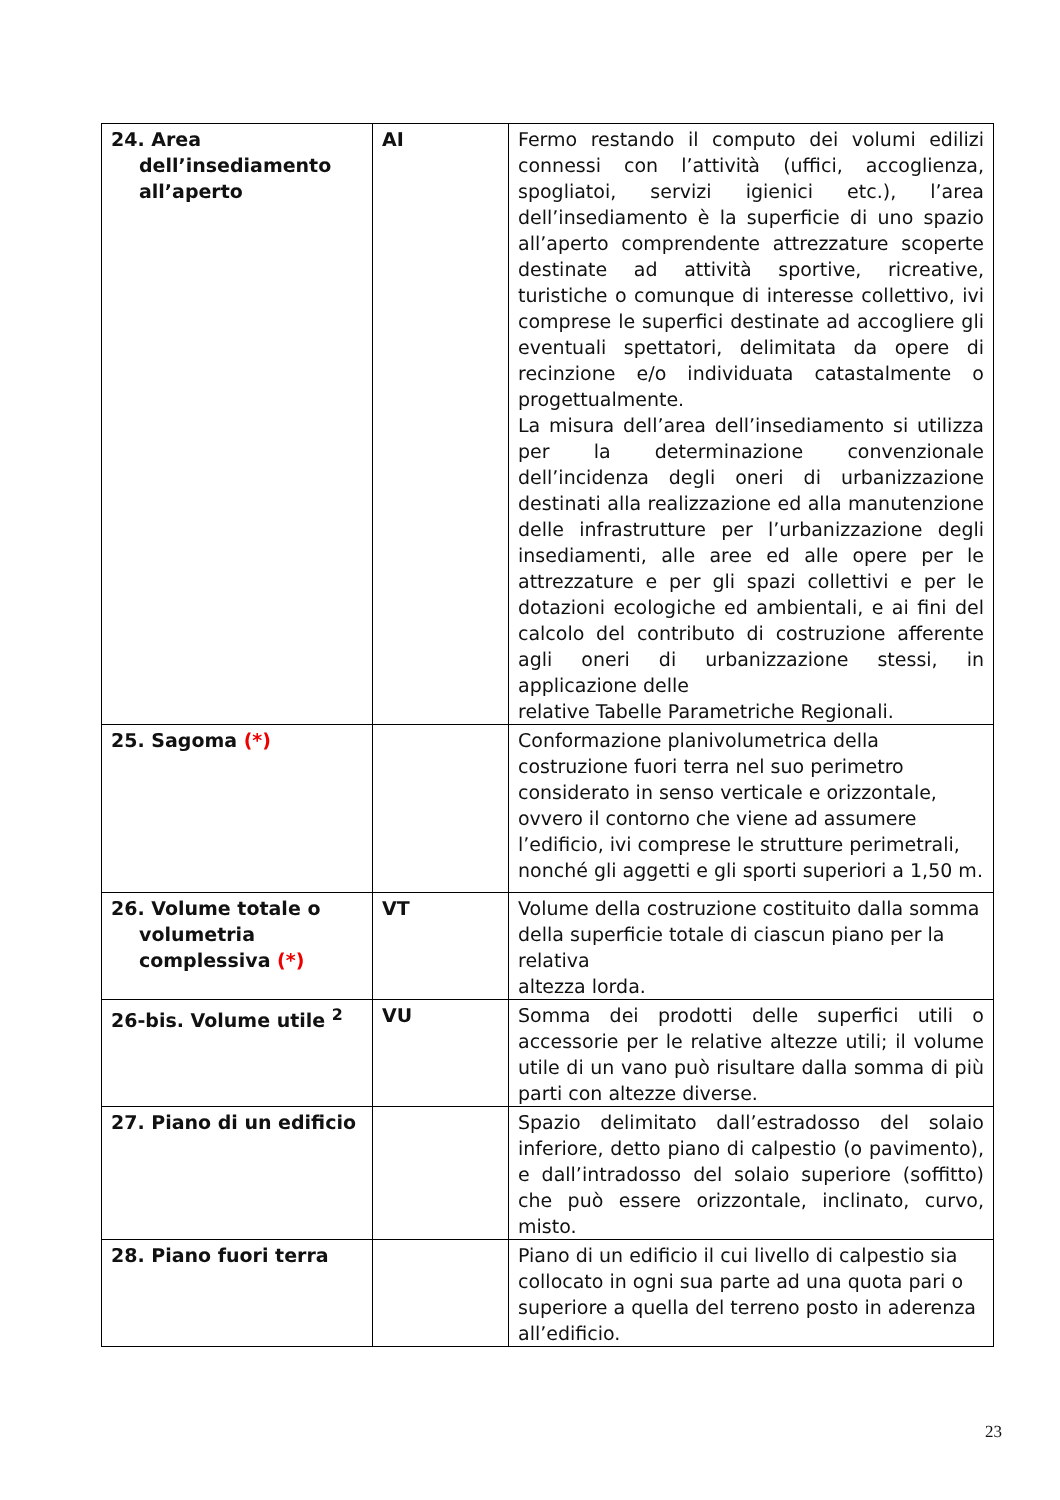| 24. Area dell’insediamento all’aperto | AI | Fermo restando il computo dei volumi edilizi connessi con l’attività (uffici, accoglienza, spogliatoi, servizi igienici etc.), l’area dell’insediamento è la superficie di uno spazio all’aperto comprendente attrezzature scoperte destinate ad attività sportive, ricreative, turistiche o comunque di interesse collettivo, ivi comprese le superfici destinate ad accogliere gli eventuali spettatori, delimitata da opere di recinzione e/o individuata catastalmente o progettualmente. La misura dell’area dell’insediamento si utilizza per la determinazione convenzionale dell’incidenza degli oneri di urbanizzazione destinati alla realizzazione ed alla manutenzione delle infrastrutture per l’urbanizzazione degli insediamenti, alle aree ed alle opere per le attrezzature e per gli spazi collettivi e per le dotazioni ecologiche ed ambientali, e ai fini del calcolo del contributo di costruzione afferente agli oneri di urbanizzazione stessi, in applicazione delle relative Tabelle Parametriche Regionali. |
| 25. Sagoma (*) | | Conformazione planivolumetrica della costruzione fuori terra nel suo perimetro considerato in senso verticale e orizzontale, ovvero il contorno che viene ad assumere l’edificio, ivi comprese le strutture perimetrali, nonché gli aggetti e gli sporti superiori a 1,50 m. |
| 26. Volume totale o volumetria complessiva (*) | VT | Volume della costruzione costituito dalla somma della superficie totale di ciascun piano per la relativa altezza lorda. |
| 26-bis. Volume utile <sup>2</sup> | VU | Somma dei prodotti delle superfici utili o accessorie per le relative altezze utili; il volume utile di un vano può risultare dalla somma di più parti con altezze diverse. |
| 27. Piano di un edificio | | Spazio delimitato dall’estradosso del solaio inferiore, detto piano di calpestio (o pavimento), e dall’intradosso del solaio superiore (soffitto) che può essere orizzontale, inclinato, curvo, misto. |
| 28. Piano fuori terra | | Piano di un edificio il cui livello di calpestio sia collocato in ogni sua parte ad una quota pari o superiore a quella del terreno posto in aderenza all’edificio. |
23